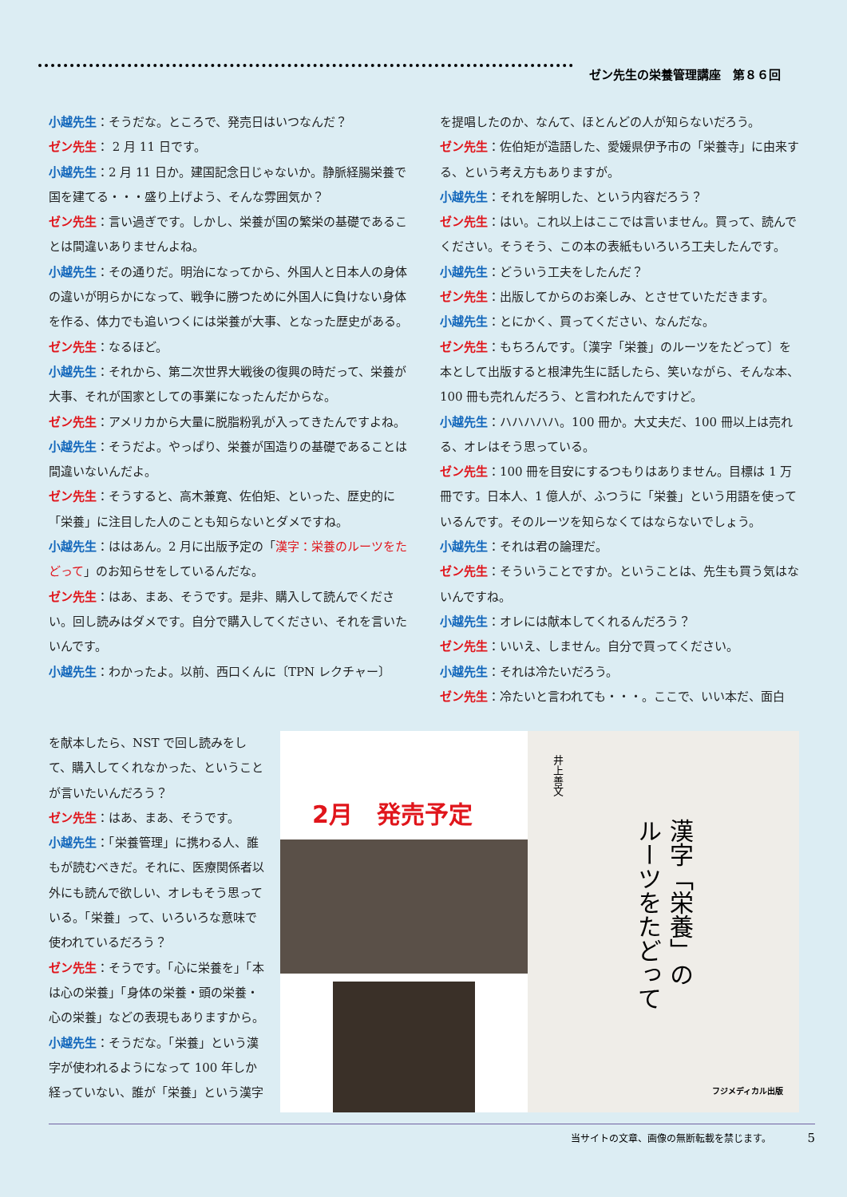ゼン先生の栄養管理講座　第８６回
小越先生：そうだな。ところで、発売日はいつなんだ？
ゼン先生： 2 月 11 日です。
小越先生：2 月 11 日か。建国記念日じゃないか。静脈経腸栄養で国を建てる・・・盛り上げよう、そんな雰囲気か？
ゼン先生：言い過ぎです。しかし、栄養が国の繁栄の基礎であることは間違いありませんよね。
小越先生：その通りだ。明治になってから、外国人と日本人の身体の違いが明らかになって、戦争に勝つために外国人に負けない身体を作る、体力でも追いつくには栄養が大事、となった歴史がある。
ゼン先生：なるほど。
小越先生：それから、第二次世界大戦後の復興の時だって、栄養が大事、それが国家としての事業になったんだからな。
ゼン先生：アメリカから大量に脱脂粉乳が入ってきたんですよね。
小越先生：そうだよ。やっぱり、栄養が国造りの基礎であることは間違いないんだよ。
ゼン先生：そうすると、高木兼寛、佐伯矩、といった、歴史的に「栄養」に注目した人のことも知らないとダメですね。
小越先生：ははあん。2 月に出版予定の「漢字：栄養のルーツをたどって」のお知らせをしているんだな。
ゼン先生：はあ、まあ、そうです。是非、購入して読んでください。回し読みはダメです。自分で購入してください、それを言いたいんです。
小越先生：わかったよ。以前、西口くんに〔TPN レクチャー〕
を提唱したのか、なんて、ほとんどの人が知らないだろう。
ゼン先生：佐伯矩が造語した、愛媛県伊予市の「栄養寺」に由来する、という考え方もありますが。
小越先生：それを解明した、という内容だろう？
ゼン先生：はい。これ以上はここでは言いません。買って、読んでください。そうそう、この本の表紙もいろいろ工夫したんです。
小越先生：どういう工夫をしたんだ？
ゼン先生：出版してからのお楽しみ、とさせていただきます。
小越先生：とにかく、買ってください、なんだな。
ゼン先生：もちろんです。〔漢字「栄養」のルーツをたどって〕を本として出版すると根津先生に話したら、笑いながら、そんな本、100 冊も売れんだろう、と言われたんですけど。
小越先生：ハハハハハ。100 冊か。大丈夫だ、100 冊以上は売れる、オレはそう思っている。
ゼン先生：100 冊を目安にするつもりはありません。目標は 1 万冊です。日本人、1 億人が、ふつうに「栄養」という用語を使っているんです。そのルーツを知らなくてはならないでしょう。
小越先生：それは君の論理だ。
ゼン先生：そういうことですか。ということは、先生も買う気はないんですね。
小越先生：オレには献本してくれるんだろう？
ゼン先生：いいえ、しません。自分で買ってください。
小越先生：それは冷たいだろう。
ゼン先生：冷たいと言われても・・・。ここで、いい本だ、面白
を献本したら、NST で回し読みをして、購入してくれなかった、ということが言いたいんだろう？
ゼン先生：はあ、まあ、そうです。
小越先生：「栄養管理」に携わる人、誰もが読むべきだ。それに、医療関係者以外にも読んで欲しい、オレもそう思っている。「栄養」って、いろいろな意味で使われているだろう？
ゼン先生：そうです。「心に栄養を」「本は心の栄養」「身体の栄養・頭の栄養・心の栄養」などの表現もありますから。
小越先生：そうだな。「栄養」という漢字が使われるようになって 100 年しか経っていない、誰が「栄養」という漢字
2月　発売予定
井上善文
漢字「栄養」の
ルーツをたどって
フジメディカル出版
当サイトの文章、画像の無断転載を禁じます。　　　　 5